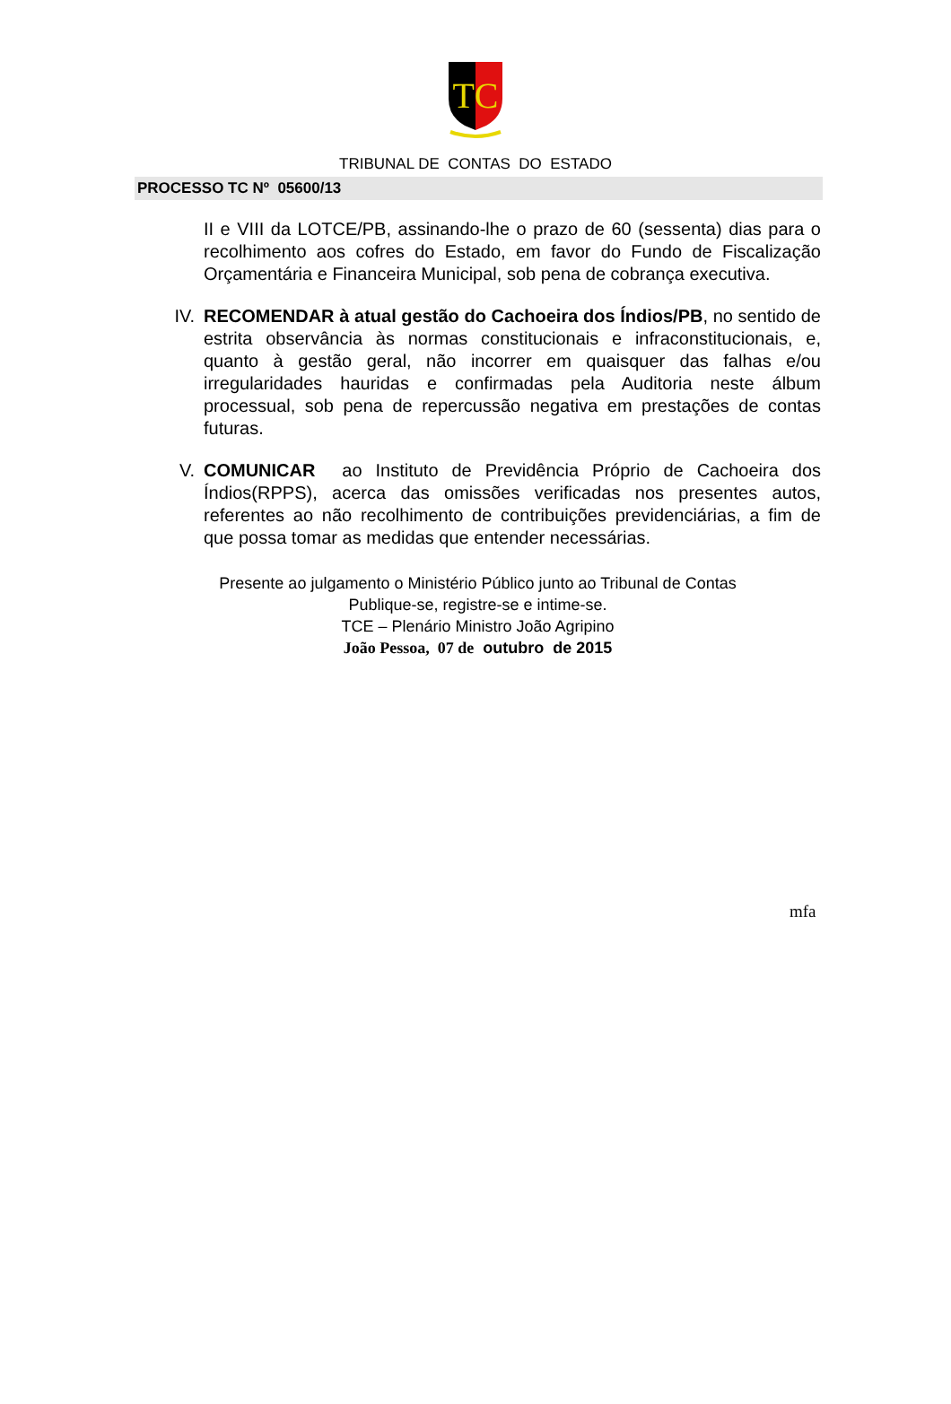TC
TRIBUNAL DE CONTAS DO ESTADO
PROCESSO TC Nº 05600/13
II e VIII da LOTCE/PB, assinando-lhe o prazo de 60 (sessenta) dias para o recolhimento aos cofres do Estado, em favor do Fundo de Fiscalização Orçamentária e Financeira Municipal, sob pena de cobrança executiva.
IV. RECOMENDAR à atual gestão do Cachoeira dos Índios/PB, no sentido de estrita observância às normas constitucionais e infraconstitucionais, e, quanto à gestão geral, não incorrer em quaisquer das falhas e/ou irregularidades hauridas e confirmadas pela Auditoria neste álbum processual, sob pena de repercussão negativa em prestações de contas futuras.
V. COMUNICAR ao Instituto de Previdência Próprio de Cachoeira dos Índios(RPPS), acerca das omissões verificadas nos presentes autos, referentes ao não recolhimento de contribuições previdenciárias, a fim de que possa tomar as medidas que entender necessárias.
Presente ao julgamento o Ministério Público junto ao Tribunal de Contas
Publique-se, registre-se e intime-se.
TCE – Plenário Ministro João Agripino
João Pessoa, 07 de outubro de 2015
mfa